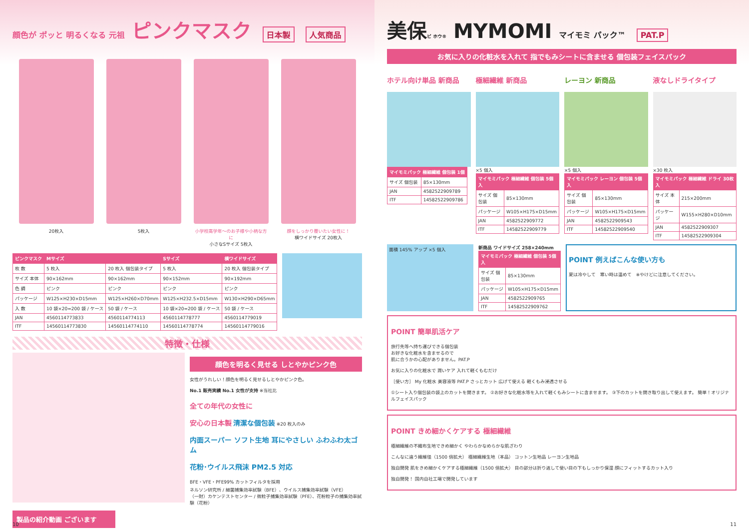顔色が ポッと 明るくなる 元祖 ピンクマスク 日本製 人気商品
20枚入 5枚入 小学校高学年〜のお子様や小柄な方に
小さなSサイズ 5枚入
顔をしっかり覆いたい女性に！
横ワイドサイズ 20枚入
| ピンクマスク | Mサイズ | | Sサイズ | 横ワイドサイズ |
| --- | --- | --- | --- | --- |
| 枚 数 | 5 枚入 | 20 枚入 個包装タイプ | 5 枚入 | 20 枚入 個包装タイプ |
| サイズ 本体 | 90×162mm | 90×162mm | 90×152mm | 90×192mm |
| 色 調 | ピンク | ピンク | ピンク | ピンク |
| パッケージ | W125×H230×D15mm | W125×H260×D70mm | W125×H232.5×D15mm | W130×H290×D65mm |
| 入 数 | 10 袋×20=200 袋 / ケース | 50 袋 / ケース | 10 袋×20=200 袋 / ケース | 50 袋 / ケース |
| JAN | 4560114773833 | 4560114774113 | 4560114778777 | 4560114779019 |
| ITF | 14560114773830 | 14560114774110 | 14560114778774 | 14560114779016 |
特徴・仕様
顔色を明るく見せる しとやかピンク色
女性がうれしい！顔色を明るく見せるしとやかピンク色。
No.1 販売実績 No.1 女性が支持 ※当社比
全ての年代の女性に
安心の日本製 清潔な個包装 ※20 枚入のみ
内面スーパー ソフト生地 耳にやさしい ふわふわ太ゴム
花粉･ウイルス飛沫 PM2.5 対応
BFE・VFE・PFE99% カットフィルタを採用
ネルソン研究所 / 細菌捕集効率試験（BFE）、ウイルス捕集効率試験（VFE）
（一財）カケンテストセンター / 微粒子捕集効率試験（PFE）、花粉粒子の捕集効率試験（花粉）
製品の紹介動画 ございます
10
美保ビ ホウ® MYMOMI マイモミ パック™ PAT.P
お気に入りの化粧水を入れて 指でもみシートに含ませる 個包装フェイスパック
ホテル向け単品 新商品
| マイモミパック 極細繊維 個包装 1個 | |
| --- | --- |
| サイズ 個包装 | 85×130mm |
| JAN | 4582522909789 |
| ITF | 14582522909786 |
極細繊維 新商品
×5 個入
| マイモミパック 極細繊維 個包装 5個入 | |
| --- | --- |
| サイズ 個包装 | 85×130mm |
| パッケージ | W105×H175×D15mm |
| JAN | 4582522909772 |
| ITF | 14582522909779 |
レーヨン 新商品
×5 個入
| マイモミパック レーヨン 個包装 5個入 | |
| --- | --- |
| サイズ 個包装 | 85×130mm |
| パッケージ | W105×H175×D15mm |
| JAN | 4582522909543 |
| ITF | 14582522909540 |
液なしドライタイプ
×30 枚入
| マイモミパック 極細繊維 ドライ 30枚入 | |
| --- | --- |
| サイズ 本体 | 215×200mm |
| パッケージ | W155×H280×D10mm |
| JAN | 4582522909307 |
| ITF | 14582522909304 |
面積 145% アップ ×5 個入
新商品 ワイドサイズ 258×240mm
| マイモミパック 極細繊維 個包装 5個入 | |
| --- | --- |
| サイズ 個包装 | 85×130mm |
| パッケージ | W105×H175×D15mm |
| JAN | 4582522909765 |
| ITF | 14582522909762 |
POINT 例えばこんな使い方も
夏は冷やして　寒い時は温めて　※やけどに注意してください。
POINT 簡単肌活ケア
旅行先等へ持ち運びできる個包装
お好きな化粧水を含ませるので
肌に合うかの心配がありません。PAT.P
お気に入りの化粧水で 潤いケア 入れて軽くもむだけ
［使い方］ My 化粧水 美容液等 PAT.P さっとカット 広げて使える 軽くもみ浸透させる
①シート入り個包装の袋上のカットを開きます。 ②お好きな化粧水等を入れて軽くもみシートに含ませます。 ③下のカットを開き取り出して使えます。 簡単！オリジナルフェイスパック
POINT きめ細かくケアする 極細繊維
極細繊維の不織布生地できめ細かく やわらかなめらかな肌ざわり
こんなに違う繊維径（1500 倍拡大） 極細繊維生地（本品） コットン生地品 レーヨン生地品
独自開発 肌をきめ細かくケアする極細繊維（1500 倍拡大） 目の部分は折り返して使い目の下もしっかり保湿 顔にフィットするカット入り
独自開発！ 国内自社工場で開発しています
11